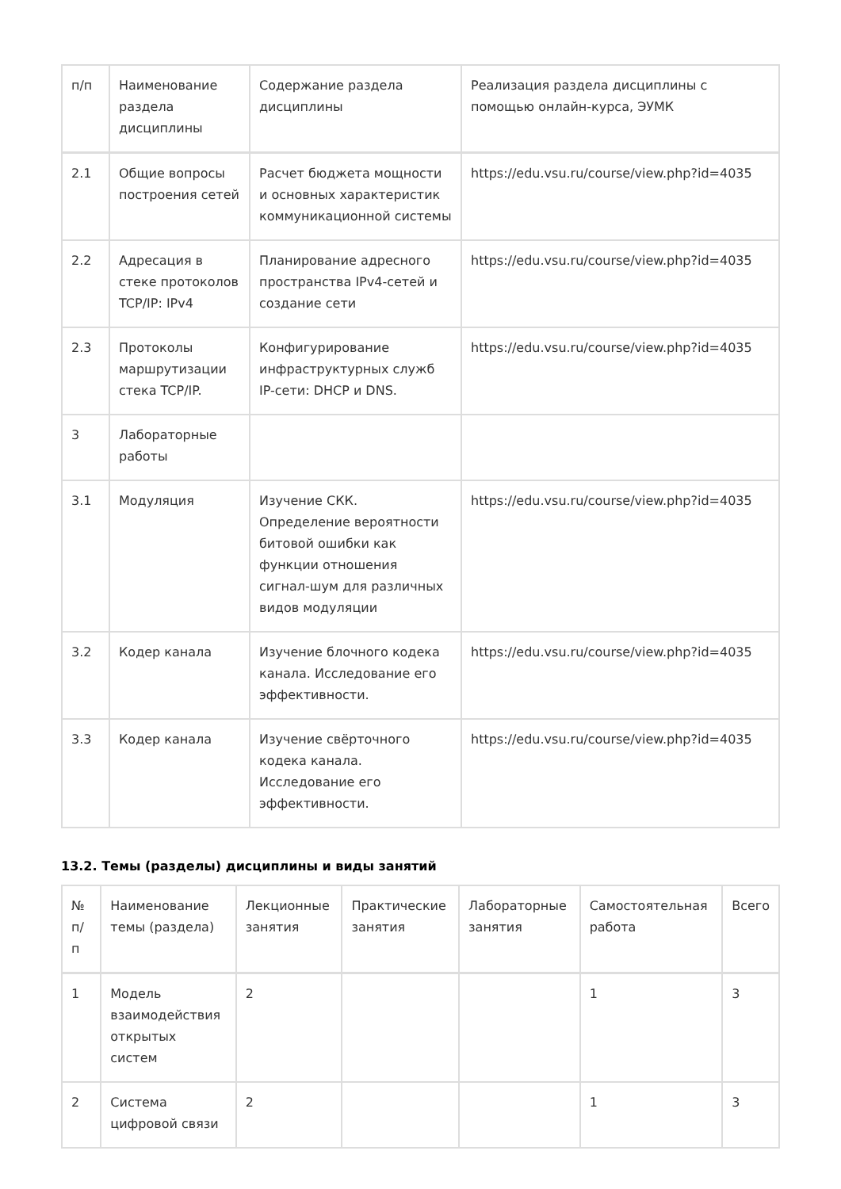| п/п | Наименование раздела дисциплины | Содержание раздела дисциплины | Реализация раздела дисциплины с помощью онлайн-курса, ЭУМК |
| --- | --- | --- | --- |
| 2.1 | Общие вопросы построения сетей | Расчет бюджета мощности и основных характеристик коммуникационной системы | https://edu.vsu.ru/course/view.php?id=4035 |
| 2.2 | Адресация в стеке протоколов TCP/IP: IPv4 | Планирование адресного пространства IPv4-сетей и создание сети | https://edu.vsu.ru/course/view.php?id=4035 |
| 2.3 | Протоколы маршрутизации стека TCP/IP. | Конфигурирование инфраструктурных служб IP-сети: DHCP и DNS. | https://edu.vsu.ru/course/view.php?id=4035 |
| 3 | Лабораторные работы | | |
| 3.1 | Модуляция | Изучение СКК. Определение вероятности битовой ошибки как функции отношения сигнал-шум для различных видов модуляции | https://edu.vsu.ru/course/view.php?id=4035 |
| 3.2 | Кодер канала | Изучение блочного кодека канала. Исследование его эффективности. | https://edu.vsu.ru/course/view.php?id=4035 |
| 3.3 | Кодер канала | Изучение свёрточного кодека канала. Исследование его эффективности. | https://edu.vsu.ru/course/view.php?id=4035 |
13.2. Темы (разделы) дисциплины и виды занятий
| № п/п | Наименование темы (раздела) | Лекционные занятия | Практические занятия | Лабораторные занятия | Самостоятельная работа | Всего |
| --- | --- | --- | --- | --- | --- | --- |
| 1 | Модель взаимодействия открытых систем | 2 | | | 1 | 3 |
| 2 | Система цифровой связи | 2 | | | 1 | 3 |